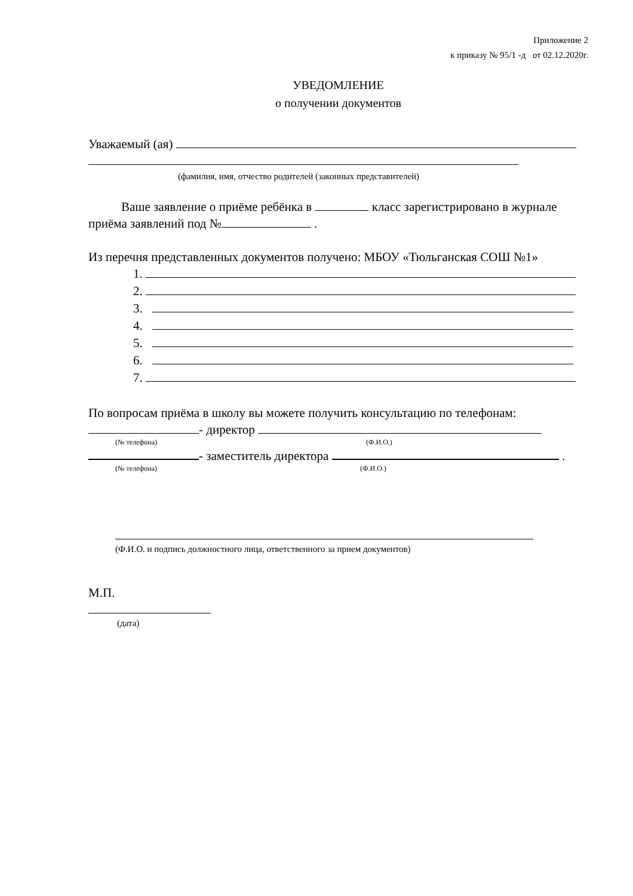Приложение 2
к приказу № 95/1 -д от 02.12.2020г.
УВЕДОМЛЕНИЕ
о получении документов
Уважаемый (ая)
(фамилия, имя, отчество родителей (законных представителей)
Ваше заявление о приёме ребёнка в класс зарегистрировано в журнале приёма заявлений под № .
Из перечня представленных документов получено: МБОУ «Тюльганская СОШ №1»
1.
2.
3.
4.
5.
6.
7.
По вопросам приёма в школу вы можете получить консультацию по телефонам:
- директор
(№ телефона) (Ф.И.О.)
- заместитель директора .
(№ телефона) (Ф.И.О.)
(Ф.И.О. и подпись должностного лица, ответственного за прием документов)
М.П.
(дата)